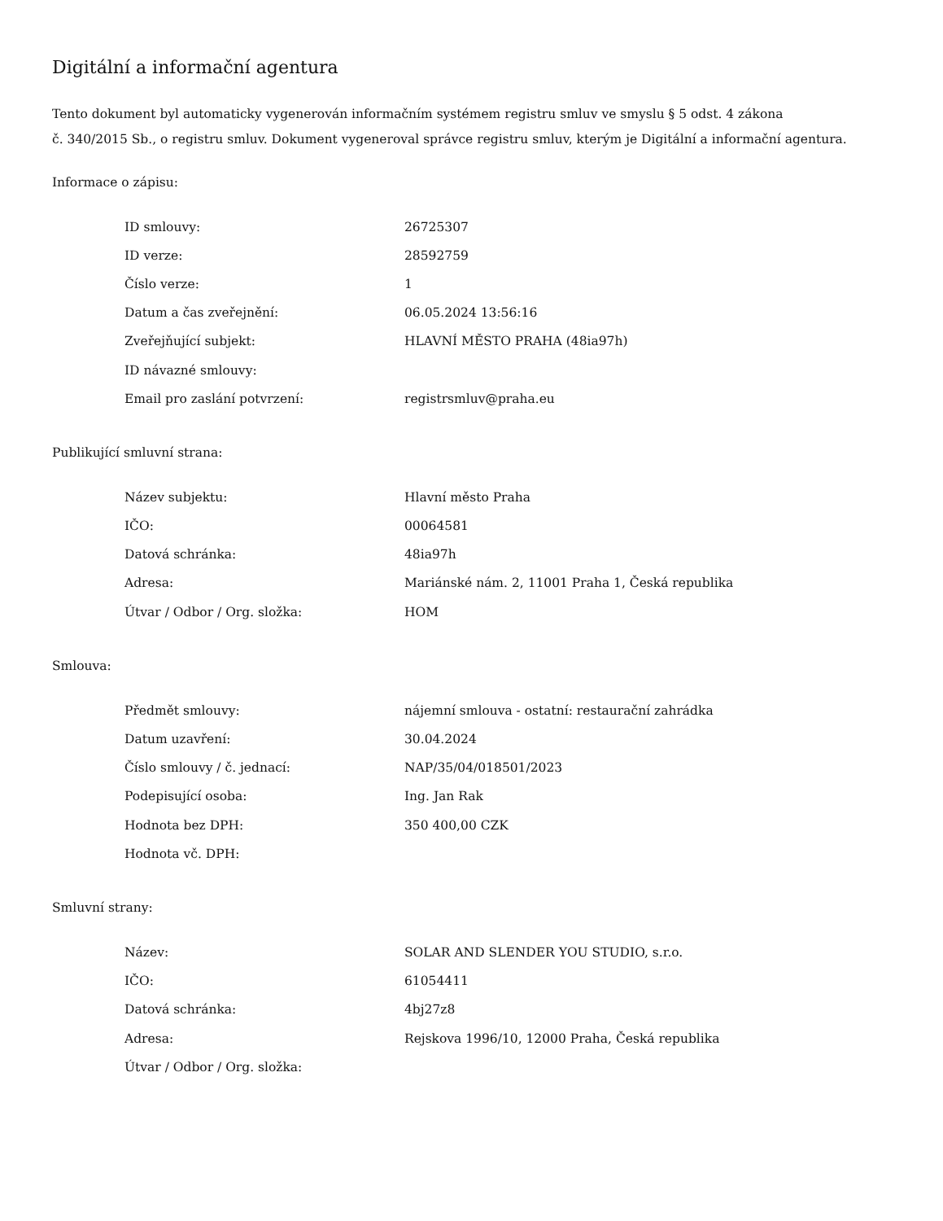Digitální a informační agentura
Tento dokument byl automaticky vygenerován informačním systémem registru smluv ve smyslu § 5 odst. 4 zákona
č. 340/2015 Sb., o registru smluv. Dokument vygeneroval správce registru smluv, kterým je Digitální a informační agentura.
Informace o zápisu:
| ID smlouvy: | 26725307 |
| ID verze: | 28592759 |
| Číslo verze: | 1 |
| Datum a čas zveřejnění: | 06.05.2024 13:56:16 |
| Zveřejňující subjekt: | HLAVNÍ MĚSTO PRAHA (48ia97h) |
| ID návazné smlouvy: | |
| Email pro zaslání potvrzení: | registrsmluv@praha.eu |
Publikující smluvní strana:
| Název subjektu: | Hlavní město Praha |
| IČO: | 00064581 |
| Datová schránka: | 48ia97h |
| Adresa: | Mariánské nám. 2, 11001 Praha 1, Česká republika |
| Útvar / Odbor / Org. složka: | HOM |
Smlouva:
| Předmět smlouvy: | nájemní smlouva - ostatní: restaurační zahrádka |
| Datum uzavření: | 30.04.2024 |
| Číslo smlouvy / č. jednací: | NAP/35/04/018501/2023 |
| Podepisující osoba: | Ing. Jan Rak |
| Hodnota bez DPH: | 350 400,00 CZK |
| Hodnota vč. DPH: | |
Smluvní strany:
| Název: | SOLAR AND SLENDER YOU STUDIO, s.r.o. |
| IČO: | 61054411 |
| Datová schránka: | 4bj27z8 |
| Adresa: | Rejskova 1996/10, 12000 Praha, Česká republika |
| Útvar / Odbor / Org. složka: | |